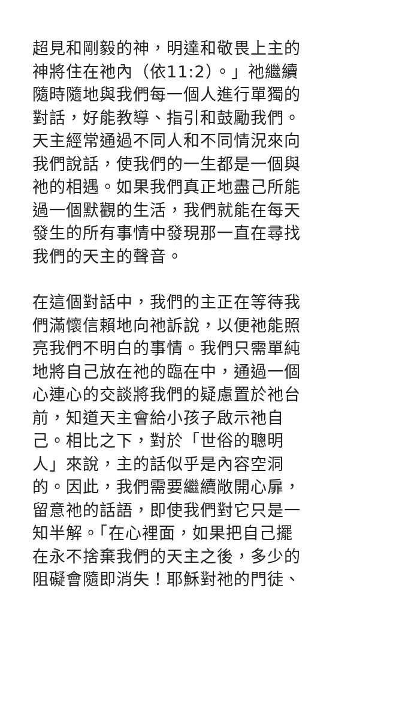超見和剛毅的神，明達和敬畏上主的
神將住在祂內（依11:2）。」祂繼續
隨時隨地與我們每一個人進行單獨的
對話，好能教導、指引和鼓勵我們。
天主經常通過不同人和不同情況來向
我們說話，使我們的一生都是一個與
祂的相遇。如果我們真正地盡己所能
過一個默觀的生活，我們就能在每天
發生的所有事情中發現那一直在尋找
我們的天主的聲音。
在這個對話中，我們的主正在等待我
們滿懷信賴地向祂訴說，以便祂能照
亮我們不明白的事情。我們只需單純
地將自己放在祂的臨在中，通過一個
心連心的交談將我們的疑慮置於祂台
前，知道天主會給小孩子啟示祂自
己。相比之下，對於「世俗的聰明
人」來說，主的話似乎是內容空洞
的。因此，我們需要繼續敞開心扉，
留意祂的話語，即使我們對它只是一
知半解。「在心裡面，如果把自己擺
在永不捨棄我們的天主之後，多少的
阻礙會隨即消失！耶穌對祂的門徒、